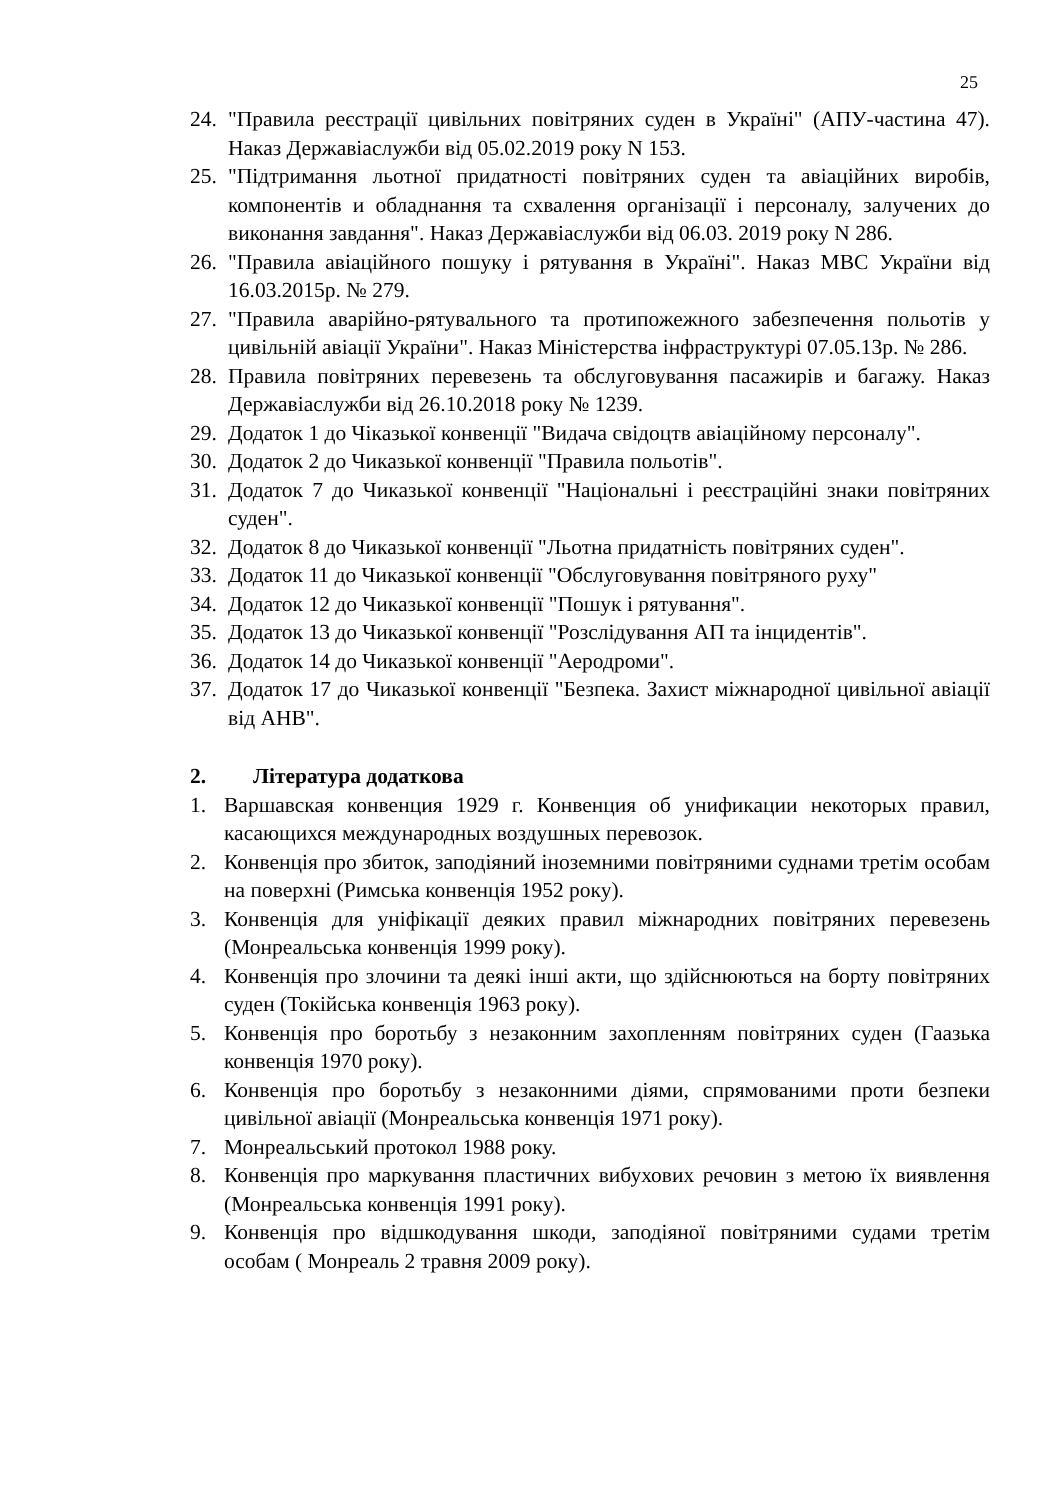25
24. "Правила реєстрації цивільних повітряних суден в Україні" (АПУ-частина 47). Наказ Державіаслужби від 05.02.2019 року N 153.
25. "Підтримання льотної придатності повітряних суден та авіаційних виробів, компонентів и обладнання та схвалення організації і персоналу, залучених до виконання завдання". Наказ Державіаслужби від 06.03. 2019 року N 286.
26. "Правила авіаційного пошуку і рятування в Україні". Наказ МВС України від 16.03.2015р. № 279.
27. "Правила аварійно-рятувального та протипожежного забезпечення польотів у цивільній авіації України". Наказ Міністерства інфраструктурі 07.05.13р. № 286.
28. Правила повітряних перевезень та обслуговування пасажирів и багажу. Наказ Державіаслужби від 26.10.2018 року № 1239.
29. Додаток 1 до Чіказької конвенції "Видача свідоцтв авіаційному персоналу".
30. Додаток 2 до Чиказької конвенції "Правила польотів".
31. Додаток 7 до Чиказької конвенції "Національні і реєстраційні знаки повітряних суден".
32. Додаток 8 до Чиказької конвенції "Льотна придатність повітряних суден".
33. Додаток 11 до Чиказької конвенції "Обслуговування повітряного руху"
34. Додаток 12 до Чиказької конвенції "Пошук і рятування".
35. Додаток 13 до Чиказької конвенції "Розслідування АП та інцидентів".
36. Додаток 14 до Чиказької конвенції "Аеродроми".
37. Додаток 17 до Чиказької конвенції "Безпека. Захист міжнародної цивільної авіації від АНВ".
2. Література додаткова
1. Варшавская конвенция 1929 г. Конвенция об унификации некоторых правил, касающихся международных воздушных перевозок.
2. Конвенція про збиток, заподіяний іноземними повітряними суднами третім особам на поверхні (Римська конвенція 1952 року).
3. Конвенція для уніфікації деяких правил міжнародних повітряних перевезень (Монреальська конвенція 1999 року).
4. Конвенція про злочини та деякі інші акти, що здійснюються на борту повітряних суден (Токійська конвенція 1963 року).
5. Конвенція про боротьбу з незаконним захопленням повітряних суден (Гаазька конвенція 1970 року).
6. Конвенція про боротьбу з незаконними діями, спрямованими проти безпеки цивільної авіації (Монреальська конвенція 1971 року).
7. Монреальський протокол 1988 року.
8. Конвенція про маркування пластичних вибухових речовин з метою їх виявлення (Монреальська конвенція 1991 року).
9. Конвенція про відшкодування шкоди, заподіяної повітряними судами третім особам ( Монреаль 2 травня 2009 року).